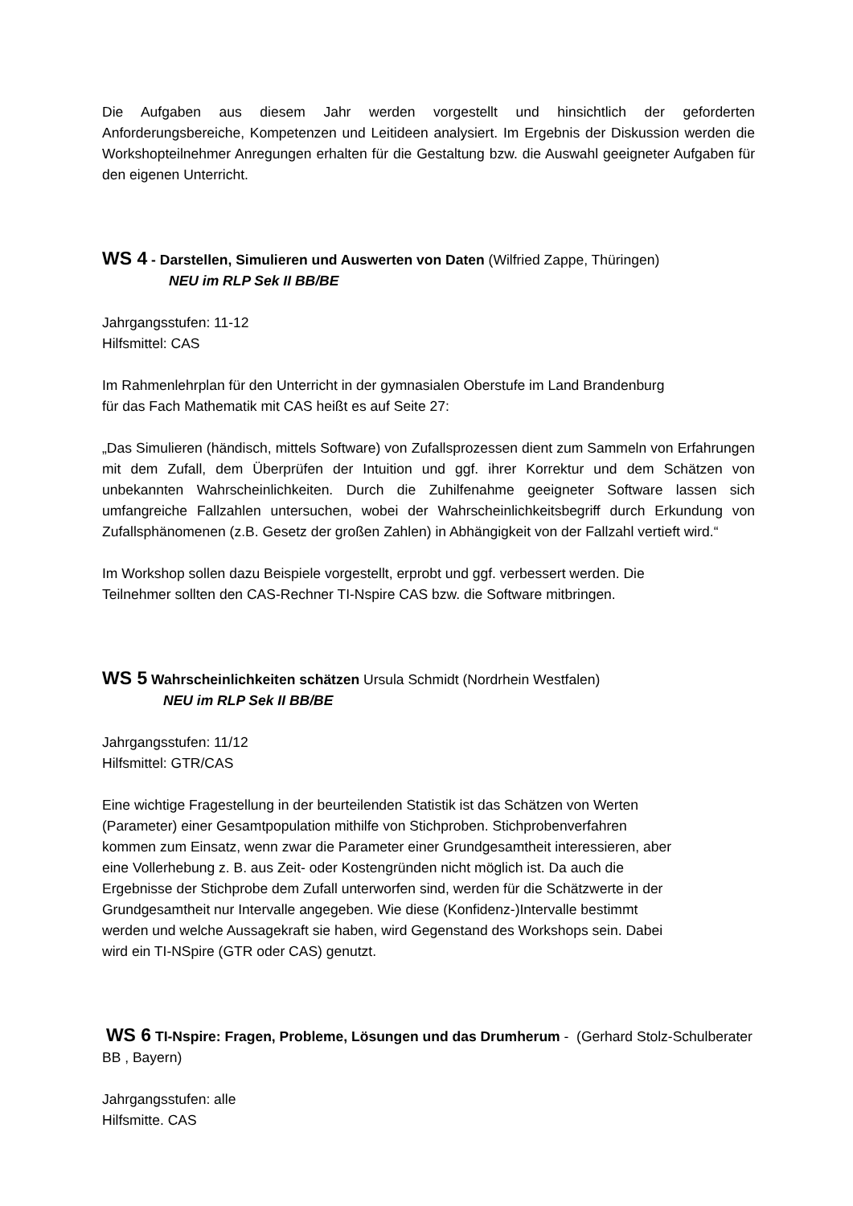Die Aufgaben aus diesem Jahr werden vorgestellt und hinsichtlich der geforderten Anforderungsbereiche, Kompetenzen und Leitideen analysiert. Im Ergebnis der Diskussion werden die Workshopteilnehmer Anregungen erhalten für die Gestaltung bzw. die Auswahl geeigneter Aufgaben für den eigenen Unterricht.
WS 4 - Darstellen, Simulieren und Auswerten von Daten (Wilfried Zappe, Thüringen)
NEU im RLP Sek II BB/BE
Jahrgangsstufen: 11-12
Hilfsmittel: CAS
Im Rahmenlehrplan für den Unterricht in der gymnasialen Oberstufe im Land Brandenburg
für das Fach Mathematik mit CAS heißt es auf Seite 27:
„Das Simulieren (händisch, mittels Software) von Zufallsprozessen dient zum Sammeln von Erfahrungen mit dem Zufall, dem Überprüfen der Intuition und ggf. ihrer Korrektur und dem Schätzen von unbekannten Wahrscheinlichkeiten. Durch die Zuhilfenahme geeigneter Software lassen sich umfangreiche Fallzahlen untersuchen, wobei der Wahrscheinlichkeitsbegriff durch Erkundung von Zufallsphänomenen (z.B. Gesetz der großen Zahlen) in Abhängigkeit von der Fallzahl vertieft wird.“
Im Workshop sollen dazu Beispiele vorgestellt, erprobt und ggf. verbessert werden. Die
Teilnehmer sollten den CAS-Rechner TI-Nspire CAS bzw. die Software mitbringen.
WS 5 Wahrscheinlichkeiten schätzen Ursula Schmidt (Nordrhein Westfalen)
NEU im RLP Sek II BB/BE
Jahrgangsstufen: 11/12
Hilfsmittel: GTR/CAS
Eine wichtige Fragestellung in der beurteilenden Statistik ist das Schätzen von Werten
(Parameter) einer Gesamtpopulation mithilfe von Stichproben. Stichprobenverfahren
kommen zum Einsatz, wenn zwar die Parameter einer Grundgesamtheit interessieren, aber
eine Vollerhebung z. B. aus Zeit- oder Kostengründen nicht möglich ist. Da auch die
Ergebnisse der Stichprobe dem Zufall unterworfen sind, werden für die Schätzwerte in der
Grundgesamtheit nur Intervalle angegeben. Wie diese (Konfidenz-)Intervalle bestimmt
werden und welche Aussagekraft sie haben, wird Gegenstand des Workshops sein. Dabei
wird ein TI-NSpire (GTR oder CAS) genutzt.
WS 6 TI-Nspire: Fragen, Probleme, Lösungen und das Drumherum - (Gerhard Stolz-Schulberater BB , Bayern)
Jahrgangsstufen: alle
Hilfsmitte. CAS